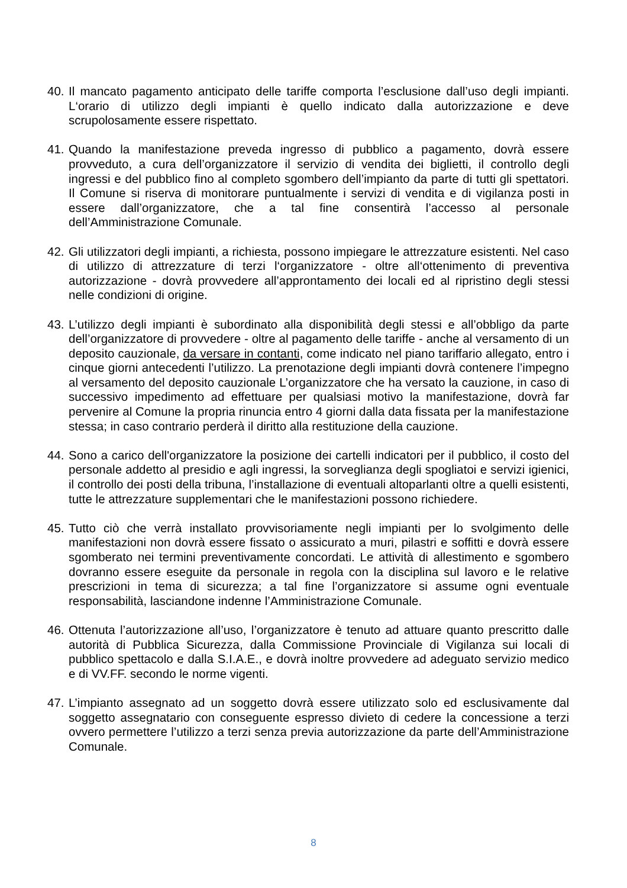40.
Il mancato pagamento anticipato delle tariffe comporta l’esclusione dall’uso degli impianti. L‘orario di utilizzo degli impianti è quello indicato dalla autorizzazione e deve scrupolosamente essere rispettato.
41.
Quando la manifestazione preveda ingresso di pubblico a pagamento, dovrà essere provveduto, a cura dell’organizzatore il servizio di vendita dei biglietti, il controllo degli ingressi e del pubblico fino al completo sgombero dell’impianto da parte di tutti gli spettatori. Il Comune si riserva di monitorare puntualmente i servizi di vendita e di vigilanza posti in essere dall’organizzatore, che a tal fine consentirà l’accesso al personale dell’Amministrazione Comunale.
42.
Gli utilizzatori degli impianti, a richiesta, possono impiegare le attrezzature esistenti. Nel caso di utilizzo di attrezzature di terzi l‘organizzatore - oltre all‘ottenimento di preventiva autorizzazione - dovrà provvedere all’approntamento dei locali ed al ripristino degli stessi nelle condizioni di origine.
43.
L’utilizzo degli impianti è subordinato alla disponibilità degli stessi e all’obbligo da parte dell’organizzatore di provvedere - oltre al pagamento delle tariffe - anche al versamento di un deposito cauzionale, da versare in contanti, come indicato nel piano tariffario allegato, entro i cinque giorni antecedenti l’utilizzo. La prenotazione degli impianti dovrà contenere l’impegno al versamento del deposito cauzionale L’organizzatore che ha versato la cauzione, in caso di successivo impedimento ad effettuare per qualsiasi motivo la manifestazione, dovrà far pervenire al Comune la propria rinuncia entro 4 giorni dalla data fissata per la manifestazione stessa; in caso contrario perderà il diritto alla restituzione della cauzione.
44.
Sono a carico dell'organizzatore la posizione dei cartelli indicatori per il pubblico, il costo del personale addetto al presidio e agli ingressi, la sorveglianza degli spogliatoi e servizi igienici, il controllo dei posti della tribuna, l’installazione di eventuali altoparlanti oltre a quelli esistenti, tutte le attrezzature supplementari che le manifestazioni possono richiedere.
45.
Tutto ciò che verrà installato provvisoriamente negli impianti per lo svolgimento delle manifestazioni non dovrà essere fissato o assicurato a muri, pilastri e soffitti e dovrà essere sgomberato nei termini preventivamente concordati. Le attività di allestimento e sgombero dovranno essere eseguite da personale in regola con la disciplina sul lavoro e le relative prescrizioni in tema di sicurezza; a tal fine l’organizzatore si assume ogni eventuale responsabilità, lasciandone indenne l’Amministrazione Comunale.
46.
Ottenuta l’autorizzazione all’uso, l’organizzatore è tenuto ad attuare quanto prescritto dalle autorità di Pubblica Sicurezza, dalla Commissione Provinciale di Vigilanza sui locali di pubblico spettacolo e dalla S.I.A.E., e dovrà inoltre provvedere ad adeguato servizio medico e di VV.FF. secondo le norme vigenti.
47.
L’impianto assegnato ad un soggetto dovrà essere utilizzato solo ed esclusivamente dal soggetto assegnatario con conseguente espresso divieto di cedere la concessione a terzi ovvero permettere l’utilizzo a terzi senza previa autorizzazione da parte dell’Amministrazione Comunale.
8